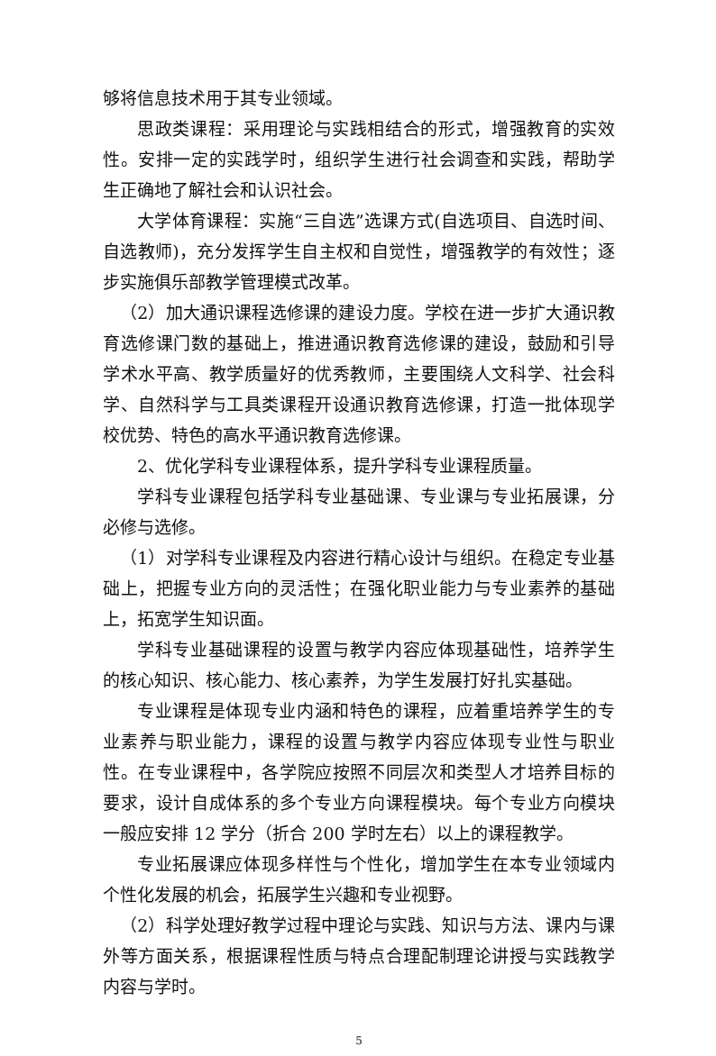够将信息技术用于其专业领域。
思政类课程：采用理论与实践相结合的形式，增强教育的实效性。安排一定的实践学时，组织学生进行社会调查和实践，帮助学生正确地了解社会和认识社会。
大学体育课程：实施“三自选”选课方式(自选项目、自选时间、自选教师)，充分发挥学生自主权和自觉性，增强教学的有效性；逐步实施俱乐部教学管理模式改革。
（2）加大通识课程选修课的建设力度。学校在进一步扩大通识教育选修课门数的基础上，推进通识教育选修课的建设，鼓励和引导学术水平高、教学质量好的优秀教师，主要围绕人文科学、社会科学、自然科学与工具类课程开设通识教育选修课，打造一批体现学校优势、特色的高水平通识教育选修课。
2、优化学科专业课程体系，提升学科专业课程质量。
学科专业课程包括学科专业基础课、专业课与专业拓展课，分必修与选修。
（1）对学科专业课程及内容进行精心设计与组织。在稳定专业基础上，把握专业方向的灵活性；在强化职业能力与专业素养的基础上，拓宽学生知识面。
学科专业基础课程的设置与教学内容应体现基础性，培养学生的核心知识、核心能力、核心素养，为学生发展打好扎实基础。
专业课程是体现专业内涵和特色的课程，应着重培养学生的专业素养与职业能力，课程的设置与教学内容应体现专业性与职业性。在专业课程中，各学院应按照不同层次和类型人才培养目标的要求，设计自成体系的多个专业方向课程模块。每个专业方向模块一般应安排 12 学分（折合 200 学时左右）以上的课程教学。
专业拓展课应体现多样性与个性化，增加学生在本专业领域内个性化发展的机会，拓展学生兴趣和专业视野。
（2）科学处理好教学过程中理论与实践、知识与方法、课内与课外等方面关系，根据课程性质与特点合理配制理论讲授与实践教学内容与学时。
5